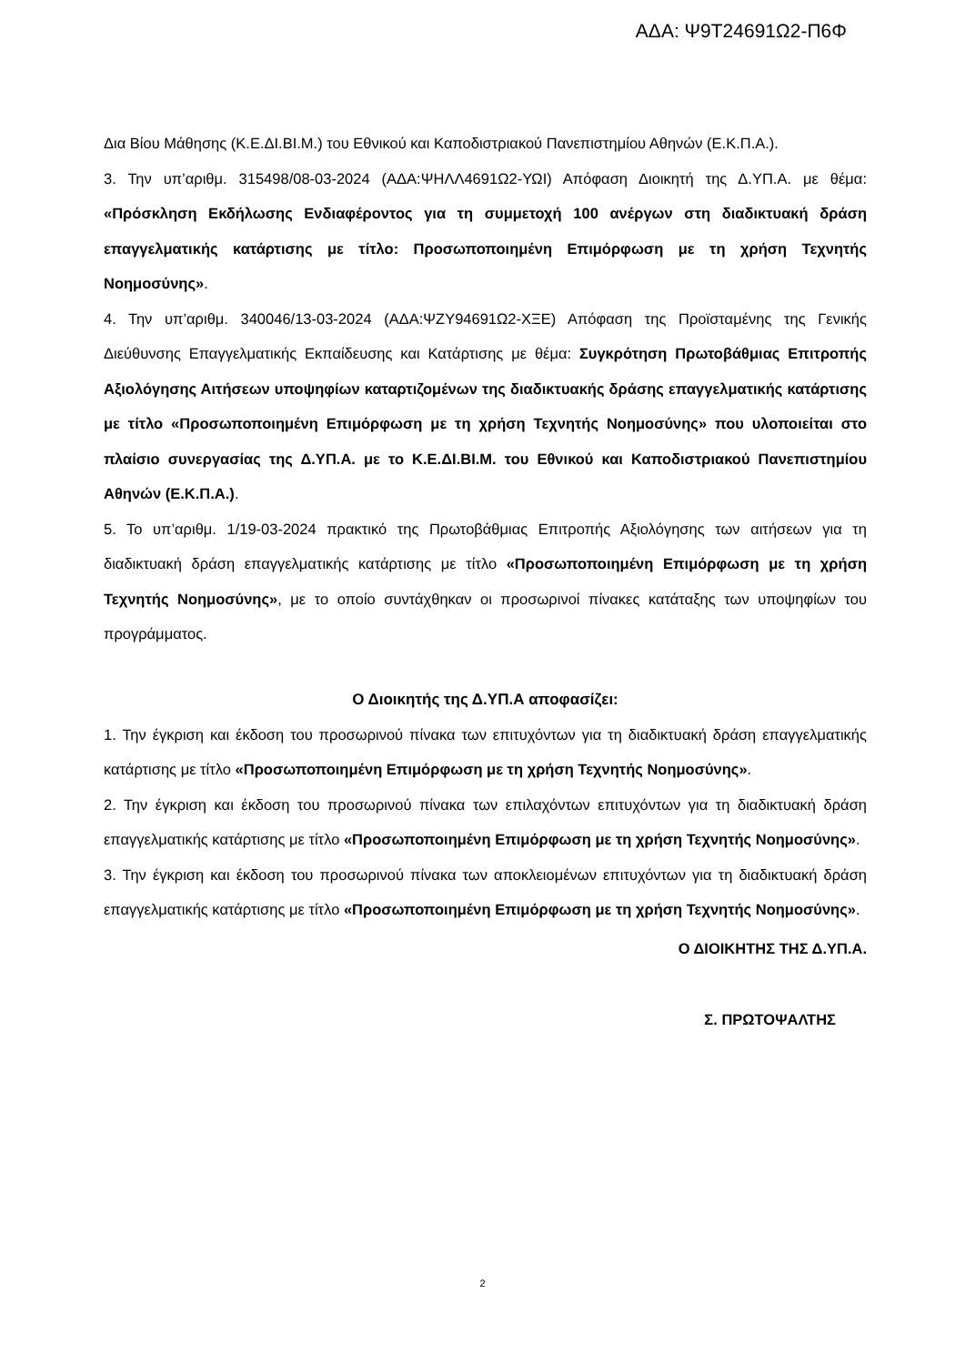ΑΔΑ: Ψ9Τ24691Ω2-Π6Φ
Δια Βίου Μάθησης (Κ.Ε.ΔΙ.ΒΙ.Μ.) του Εθνικού και Καποδιστριακού Πανεπιστημίου Αθηνών (Ε.Κ.Π.Α.).
3. Την υπ’αριθμ. 315498/08-03-2024 (ΑΔΑ:ΨΗΛΛ4691Ω2-ΥΩΙ) Απόφαση Διοικητή της Δ.ΥΠ.Α. με θέμα: «Πρόσκληση Εκδήλωσης Ενδιαφέροντος για τη συμμετοχή 100 ανέργων στη διαδικτυακή δράση επαγγελματικής κατάρτισης με τίτλο: Προσωποποιημένη Επιμόρφωση με τη χρήση Τεχνητής Νοημοσύνης».
4. Την υπ’αριθμ. 340046/13-03-2024 (ΑΔΑ:ΨΖΥ94691Ω2-ΧΞΕ) Απόφαση της Προϊσταμένης της Γενικής Διεύθυνσης Επαγγελματικής Εκπαίδευσης και Κατάρτισης με θέμα: Συγκρότηση Πρωτοβάθμιας Επιτροπής Αξιολόγησης Αιτήσεων υποψηφίων καταρτιζομένων της διαδικτυακής δράσης επαγγελματικής κατάρτισης με τίτλο «Προσωποποιημένη Επιμόρφωση με τη χρήση Τεχνητής Νοημοσύνης» που υλοποιείται στο πλαίσιο συνεργασίας της Δ.ΥΠ.Α. με το Κ.Ε.ΔΙ.ΒΙ.Μ. του Εθνικού και Καποδιστριακού Πανεπιστημίου Αθηνών (Ε.Κ.Π.Α.).
5. Το υπ’αριθμ. 1/19-03-2024 πρακτικό της Πρωτοβάθμιας Επιτροπής Αξιολόγησης των αιτήσεων για τη διαδικτυακή δράση επαγγελματικής κατάρτισης με τίτλο «Προσωποποιημένη Επιμόρφωση με τη χρήση Τεχνητής Νοημοσύνης», με το οποίο συντάχθηκαν οι προσωρινοί πίνακες κατάταξης των υποψηφίων του προγράμματος.
Ο Διοικητής της Δ.ΥΠ.Α αποφασίζει:
1. Την έγκριση και έκδοση του προσωρινού πίνακα των επιτυχόντων για τη διαδικτυακή δράση επαγγελματικής κατάρτισης με τίτλο «Προσωποποιημένη Επιμόρφωση με τη χρήση Τεχνητής Νοημοσύνης».
2. Την έγκριση και έκδοση του προσωρινού πίνακα των επιλαχόντων επιτυχόντων για τη διαδικτυακή δράση επαγγελματικής κατάρτισης με τίτλο «Προσωποποιημένη Επιμόρφωση με τη χρήση Τεχνητής Νοημοσύνης».
3. Την έγκριση και έκδοση του προσωρινού πίνακα των αποκλειομένων επιτυχόντων για τη διαδικτυακή δράση επαγγελματικής κατάρτισης με τίτλο «Προσωποποιημένη Επιμόρφωση με τη χρήση Τεχνητής Νοημοσύνης».
Ο ΔΙΟΙΚΗΤΗΣ ΤΗΣ Δ.ΥΠ.Α.
Σ. ΠΡΩΤΟΨΑΛΤΗΣ
2